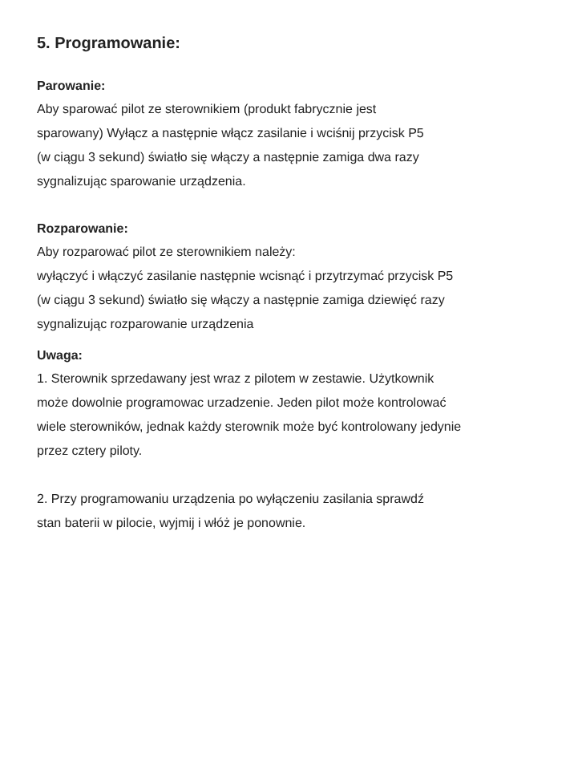5. Programowanie:
Parowanie:
Aby sparować pilot ze sterownikiem (produkt fabrycznie jest
sparowany) Wyłącz a następnie włącz zasilanie i wciśnij przycisk P5
(w ciągu 3 sekund) światło się włączy a następnie zamiga dwa razy
sygnalizując sparowanie urządzenia.
Rozparowanie:
Aby rozparować pilot ze sterownikiem należy:
wyłączyć i włączyć zasilanie następnie wcisnąć i przytrzymać przycisk P5
(w ciągu 3 sekund) światło się włączy a następnie zamiga dziewięć razy
sygnalizując rozparowanie urządzenia
Uwaga:
1. Sterownik sprzedawany jest wraz z pilotem w zestawie. Użytkownik
może dowolnie programowac urzadzenie. Jeden pilot może kontrolować
wiele sterowników, jednak każdy sterownik może być kontrolowany jedynie
przez cztery piloty.
2. Przy programowaniu urządzenia po wyłączeniu zasilania sprawdź
stan baterii w pilocie, wyjmij i włóż je ponownie.